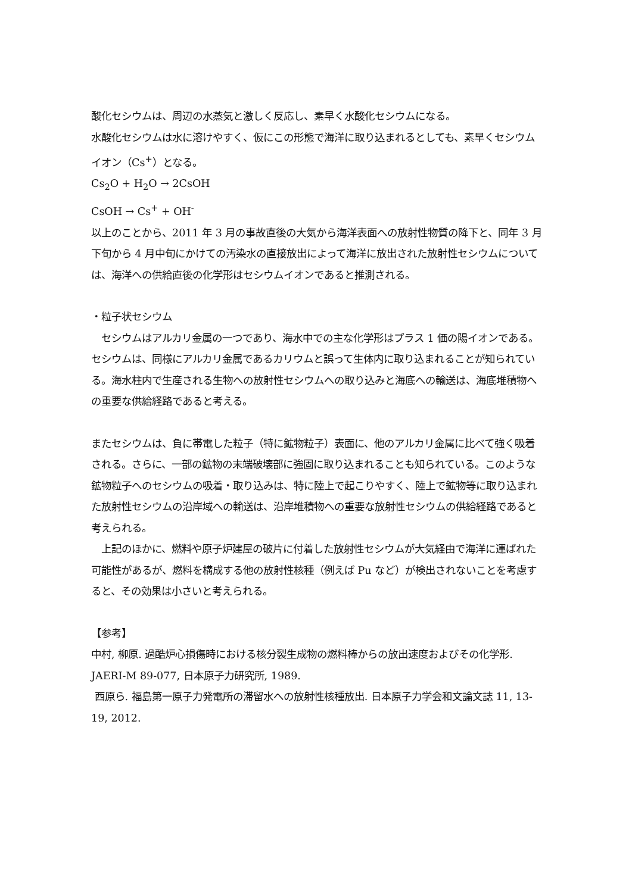酸化セシウムは、周辺の水蒸気と激しく反応し、素早く水酸化セシウムになる。
水酸化セシウムは水に溶けやすく、仮にこの形態で海洋に取り込まれるとしても、素早くセシウムイオン（Cs<sup>+</sup>）となる。
Cs<sub>2</sub>O + H<sub>2</sub>O → 2CsOH
CsOH → Cs<sup>+</sup> + OH<sup>-</sup>
以上のことから、2011 年 3 月の事故直後の大気から海洋表面への放射性物質の降下と、同年 3 月下旬から 4 月中旬にかけての汚染水の直接放出によって海洋に放出された放射性セシウムについては、海洋への供給直後の化学形はセシウムイオンであると推測される。
・粒子状セシウム
　セシウムはアルカリ金属の一つであり、海水中での主な化学形はプラス 1 価の陽イオンである。セシウムは、同様にアルカリ金属であるカリウムと誤って生体内に取り込まれることが知られている。海水柱内で生産される生物への放射性セシウムへの取り込みと海底への輸送は、海底堆積物への重要な供給経路であると考える。
またセシウムは、負に帯電した粒子（特に鉱物粒子）表面に、他のアルカリ金属に比べて強く吸着される。さらに、一部の鉱物の末端破壊部に強固に取り込まれることも知られている。このような鉱物粒子へのセシウムの吸着・取り込みは、特に陸上で起こりやすく、陸上で鉱物等に取り込まれた放射性セシウムの沿岸域への輸送は、沿岸堆積物への重要な放射性セシウムの供給経路であると考えられる。
　上記のほかに、燃料や原子炉建屋の破片に付着した放射性セシウムが大気経由で海洋に運ばれた可能性があるが、燃料を構成する他の放射性核種（例えば Pu など）が検出されないことを考慮すると、その効果は小さいと考えられる。
【参考】
中村, 柳原. 過酷炉心損傷時における核分裂生成物の燃料棒からの放出速度およびその化学形. JAERI-M 89-077, 日本原子力研究所, 1989.
西原ら. 福島第一原子力発電所の滞留水への放射性核種放出. 日本原子力学会和文論文誌 11, 13-19, 2012.